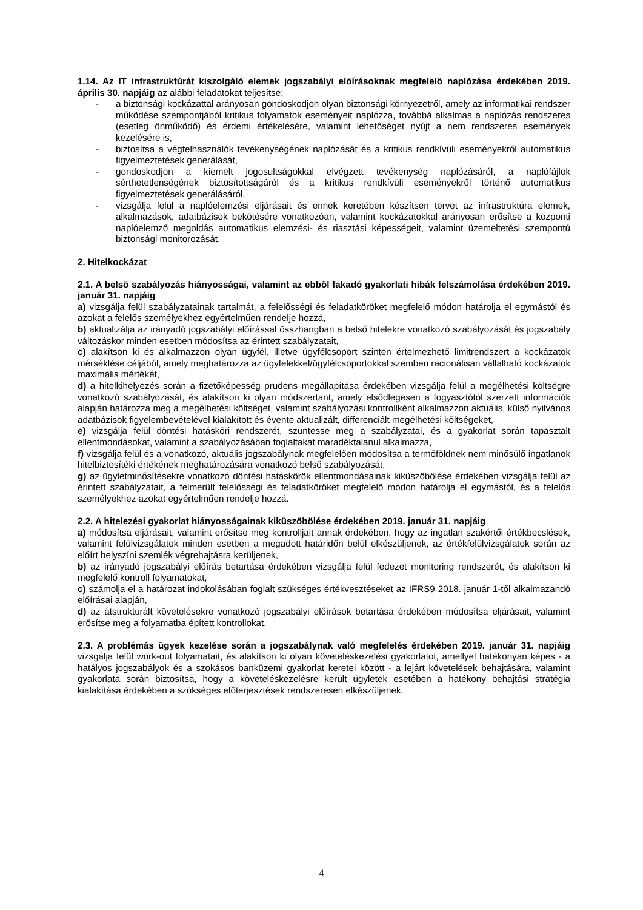1.14. Az IT infrastruktúrát kiszolgáló elemek jogszabályi előírásoknak megfelelő naplózása érdekében 2019. április 30. napjáig az alábbi feladatokat teljesítse:
- a biztonsági kockázattal arányosan gondoskodjon olyan biztonsági környezetről, amely az informatikai rendszer működése szempontjából kritikus folyamatok eseményeit naplózza, továbbá alkalmas a naplózás rendszeres (esetleg önműködő) és érdemi értékelésére, valamint lehetőséget nyújt a nem rendszeres események kezelésére is,
- biztosítsa a végfelhasználók tevékenységének naplózását és a kritikus rendkívüli eseményekről automatikus figyelmeztetések generálását,
- gondoskodjon a kiemelt jogosultságokkal elvégzett tevékenység naplózásáról, a naplófájlok sérthetetlenségének biztosítottságáról és a kritikus rendkívüli eseményekről történő automatikus figyelmeztetések generálásáról,
- vizsgálja felül a naplóelemzési eljárásait és ennek keretében készítsen tervet az infrastruktúra elemek, alkalmazások, adatbázisok bekötésére vonatkozóan, valamint kockázatokkal arányosan erősítse a központi naplóelemző megoldás automatikus elemzési- és riasztási képességeit, valamint üzemeltetési szempontú biztonsági monitorozását.
2. Hitelkockázat
2.1. A belső szabályozás hiányosságai, valamint az ebből fakadó gyakorlati hibák felszámolása érdekében 2019. január 31. napjáig
a) vizsgálja felül szabályzatainak tartalmát, a felelősségi és feladatköröket megfelelő módon határolja el egymástól és azokat a felelős személyekhez egyértelműen rendelje hozzá,
b) aktualizálja az irányadó jogszabályi előírással összhangban a belső hitelekre vonatkozó szabályozását és jogszabály változáskor minden esetben módosítsa az érintett szabályzatait,
c) alakítson ki és alkalmazzon olyan ügyfél, illetve ügyfélcsoport szinten értelmezhető limitrendszert a kockázatok mérséklése céljából, amely meghatározza az ügyfelekkel/ügyfélcsoportokkal szemben racionálisan vállalható kockázatok maximális mértékét,
d) a hitelkihelyezés során a fizetőképesség prudens megállapítása érdekében vizsgálja felül a megélhetési költségre vonatkozó szabályozását, és alakítson ki olyan módszertant, amely elsődlegesen a fogyasztótól szerzett információk alapján határozza meg a megélhetési költséget, valamint szabályozási kontrollként alkalmazzon aktuális, külső nyilvános adatbázisok figyelembevételével kialakított és évente aktualizált, differenciált megélhetési költségeket,
e) vizsgálja felül döntési hatásköri rendszerét, szüntesse meg a szabályzatai, és a gyakorlat során tapasztalt ellentmondásokat, valamint a szabályozásában foglaltakat maradéktalanul alkalmazza,
f) vizsgálja felül és a vonatkozó, aktuális jogszabálynak megfelelően módosítsa a termőföldnek nem minősülő ingatlanok hitelbiztosítéki értékének meghatározására vonatkozó belső szabályozását,
g) az ügyletminősítésekre vonatkozó döntési hatáskörök ellentmondásainak kiküszöbölése érdekében vizsgálja felül az érintett szabályzatait, a felmerült felelősségi és feladatköröket megfelelő módon határolja el egymástól, és a felelős személyekhez azokat egyértelműen rendelje hozzá.
2.2. A hitelezési gyakorlat hiányosságainak kiküszöbölése érdekében 2019. január 31. napjáig
a) módosítsa eljárásait, valamint erősítse meg kontrolljait annak érdekében, hogy az ingatlan szakértői értékbecslések, valamint felülvizsgálatok minden esetben a megadott határidőn belül elkészüljenek, az értékfelülvizsgálatok során az előírt helyszíni szemlék végrehajtásra kerüljenek,
b) az irányadó jogszabályi előírás betartása érdekében vizsgálja felül fedezet monitoring rendszerét, és alakítson ki megfelelő kontroll folyamatokat,
c) számolja el a határozat indokolásában foglalt szükséges értékvesztéseket az IFRS9 2018. január 1-től alkalmazandó előírásai alapján,
d) az átstrukturált követelésekre vonatkozó jogszabályi előírások betartása érdekében módosítsa eljárásait, valamint erősítse meg a folyamatba épített kontrollokat.
2.3. A problémás ügyek kezelése során a jogszabálynak való megfelelés érdekében 2019. január 31. napjáig vizsgálja felül work-out folyamatait, és alakítson ki olyan követeléskezelési gyakorlatot, amellyel hatékonyan képes - a hatályos jogszabályok és a szokásos banküzemi gyakorlat keretei között - a lejárt követelések behajtására, valamint gyakorlata során biztosítsa, hogy a követeléskezelésre került ügyletek esetében a hatékony behajtási stratégia kialakítása érdekében a szükséges előterjesztések rendszeresen elkészüljenek.
4